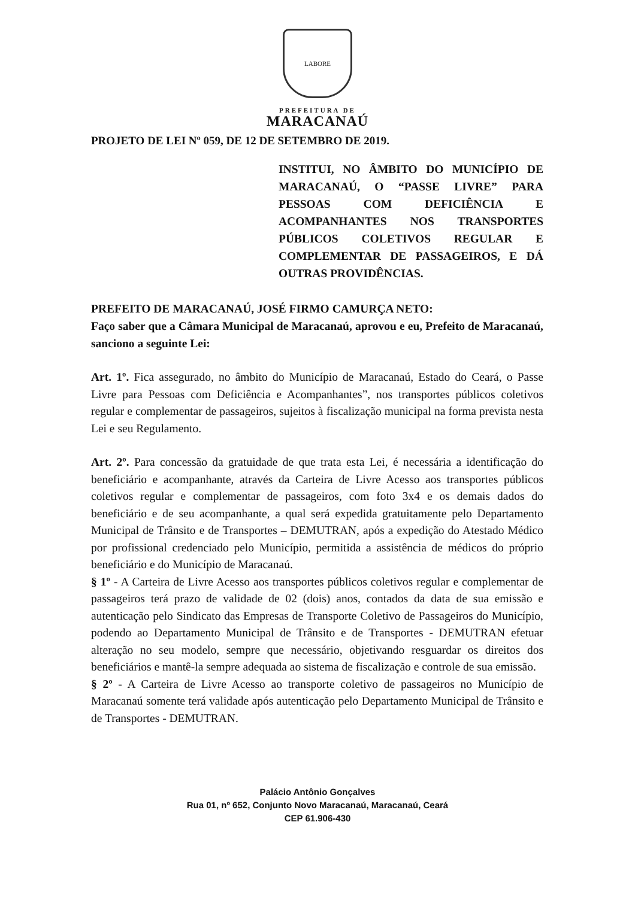LABORE
PREFEITURA DE
MARACANAÚ
PROJETO DE LEI Nº 059, DE 12 DE SETEMBRO DE 2019.
INSTITUI, NO ÂMBITO DO MUNICÍPIO DE MARACANAÚ, O “PASSE LIVRE” PARA PESSOAS COM DEFICIÊNCIA E ACOMPANHANTES NOS TRANSPORTES PÚBLICOS COLETIVOS REGULAR E COMPLEMENTAR DE PASSAGEIROS, E DÁ OUTRAS PROVIDÊNCIAS.
PREFEITO DE MARACANAÚ, JOSÉ FIRMO CAMURÇA NETO:
Faço saber que a Câmara Municipal de Maracanaú, aprovou e eu, Prefeito de Maracanaú, sanciono a seguinte Lei:
Art. 1º. Fica assegurado, no âmbito do Município de Maracanaú, Estado do Ceará, o Passe Livre para Pessoas com Deficiência e Acompanhantes”, nos transportes públicos coletivos regular e complementar de passageiros, sujeitos à fiscalização municipal na forma prevista nesta Lei e seu Regulamento.
Art. 2º. Para concessão da gratuidade de que trata esta Lei, é necessária a identificação do beneficiário e acompanhante, através da Carteira de Livre Acesso aos transportes públicos coletivos regular e complementar de passageiros, com foto 3x4 e os demais dados do beneficiário e de seu acompanhante, a qual será expedida gratuitamente pelo Departamento Municipal de Trânsito e de Transportes – DEMUTRAN, após a expedição do Atestado Médico por profissional credenciado pelo Município, permitida a assistência de médicos do próprio beneficiário e do Município de Maracanaú.
§ 1º - A Carteira de Livre Acesso aos transportes públicos coletivos regular e complementar de passageiros terá prazo de validade de 02 (dois) anos, contados da data de sua emissão e autenticação pelo Sindicato das Empresas de Transporte Coletivo de Passageiros do Município, podendo ao Departamento Municipal de Trânsito e de Transportes - DEMUTRAN efetuar alteração no seu modelo, sempre que necessário, objetivando resguardar os direitos dos beneficiários e mantê-la sempre adequada ao sistema de fiscalização e controle de sua emissão.
§ 2º - A Carteira de Livre Acesso ao transporte coletivo de passageiros no Município de Maracanaú somente terá validade após autenticação pelo Departamento Municipal de Trânsito e de Transportes - DEMUTRAN.
Palácio Antônio Gonçalves
Rua 01, nº 652, Conjunto Novo Maracanaú, Maracanaú, Ceará
CEP 61.906-430